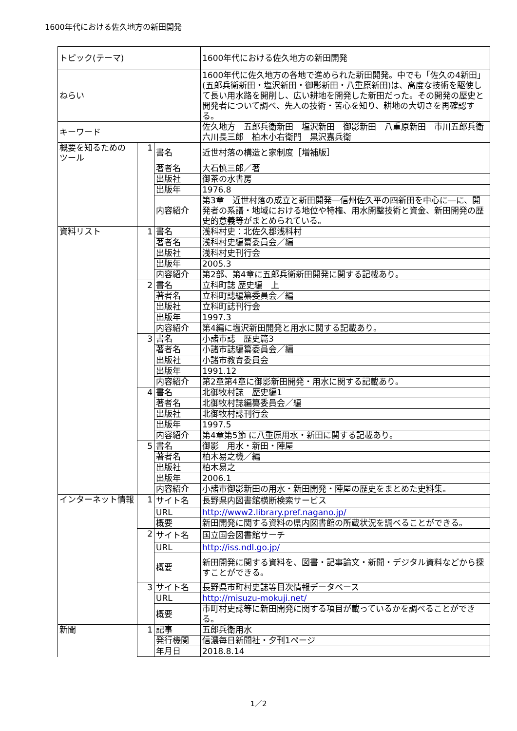1600年代における佐久地方の新田開発
| トピック(テーマ) | | | 1600年代における佐久地方の新田開発 |
| ねらい | | | 1600年代に佐久地方の各地で進められた新田開発。中でも「佐久の4新田」(五郎兵衛新田・塩沢新田・御影新田・八重原新田)は、高度な技術を駆使して長い用水路を開削し、広い耕地を開発した新田だった。その開発の歴史と開発者について調べ、先人の技術・苦心を知り、耕地の大切さを再確認する。 |
| キーワード | | | 佐久地方 五郎兵衛新田 塩沢新田 御影新田 八重原新田 市川五郎兵衛 六川長三郎 柏木小右衛門 黒沢嘉兵衛 |
| 概要を知るための ツール | 1 | 書名 | 近世村落の構造と家制度［増補版］ |
| | | 著者名 | 大石慎三郎／著 |
| | | 出版社 | 御茶の水書房 |
| | | 出版年 | 1976.8 |
| | | 内容紹介 | 第3章 近世村落の成立と新田開発―信州佐久平の四新田を中心に―に、開発者の系譜・地域における地位や特権、用水開鑿技術と資金、新田開発の歴史的意義等がまとめられている。 |
| 資料リスト | 1 | 書名 | 浅科村史：北佐久郡浅科村 |
| | | 著者名 | 浅科村史編纂委員会／編 |
| | | 出版社 | 浅科村史刊行会 |
| | | 出版年 | 2005.3 |
| | | 内容紹介 | 第2部、第4章に五郎兵衛新田開発に関する記載あり。 |
| | 2 | 書名 | 立科町誌 歴史編 上 |
| | | 著者名 | 立科町誌編纂委員会／編 |
| | | 出版社 | 立科町誌刊行会 |
| | | 出版年 | 1997.3 |
| | | 内容紹介 | 第4編に塩沢新田開発と用水に関する記載あり。 |
| | 3 | 書名 | 小諸市誌 歴史篇3 |
| | | 著者名 | 小諸市誌編纂委員会／編 |
| | | 出版社 | 小諸市教育委員会 |
| | | 出版年 | 1991.12 |
| | | 内容紹介 | 第2章第4章に御影新田開発・用水に関する記載あり。 |
| | 4 | 書名 | 北御牧村誌 歴史編1 |
| | | 著者名 | 北御牧村誌編纂委員会／編 |
| | | 出版社 | 北御牧村誌刊行会 |
| | | 出版年 | 1997.5 |
| | | 内容紹介 | 第4章第5節 に八重原用水・新田に関する記載あり。 |
| | 5 | 書名 | 御影 用水・新田・陣屋 |
| | | 著者名 | 柏木易之機／編 |
| | | 出版社 | 柏木易之 |
| | | 出版年 | 2006.1 |
| | | 内容紹介 | 小諸市御影新田の用水・新田開発・陣屋の歴史をまとめた史料集。 |
| インターネット情報 | 1 | サイト名 | 長野県内図書館横断検索サービス |
| | | URL | http://www2.library.pref.nagano.jp/ |
| | | 概要 | 新田開発に関する資料の県内図書館の所蔵状況を調べることができる。 |
| | 2 | サイト名 | 国立国会図書館サーチ |
| | | URL | http://iss.ndl.go.jp/ |
| | | 概要 | 新田開発に関する資料を、図書・記事論文・新聞・デジタル資料などから探すことができる。 |
| | 3 | サイト名 | 長野県市町村史誌等目次情報データベース |
| | | URL | http://misuzu-mokuji.net/ |
| | | 概要 | 市町村史誌等に新田開発に関する項目が載っているかを調べることができる。 |
| 新聞 | 1 | 記事 | 五郎兵衛用水 |
| | | 発行機関 | 信濃毎日新聞社・夕刊1ページ |
| | | 年月日 | 2018.8.14 |
1／2